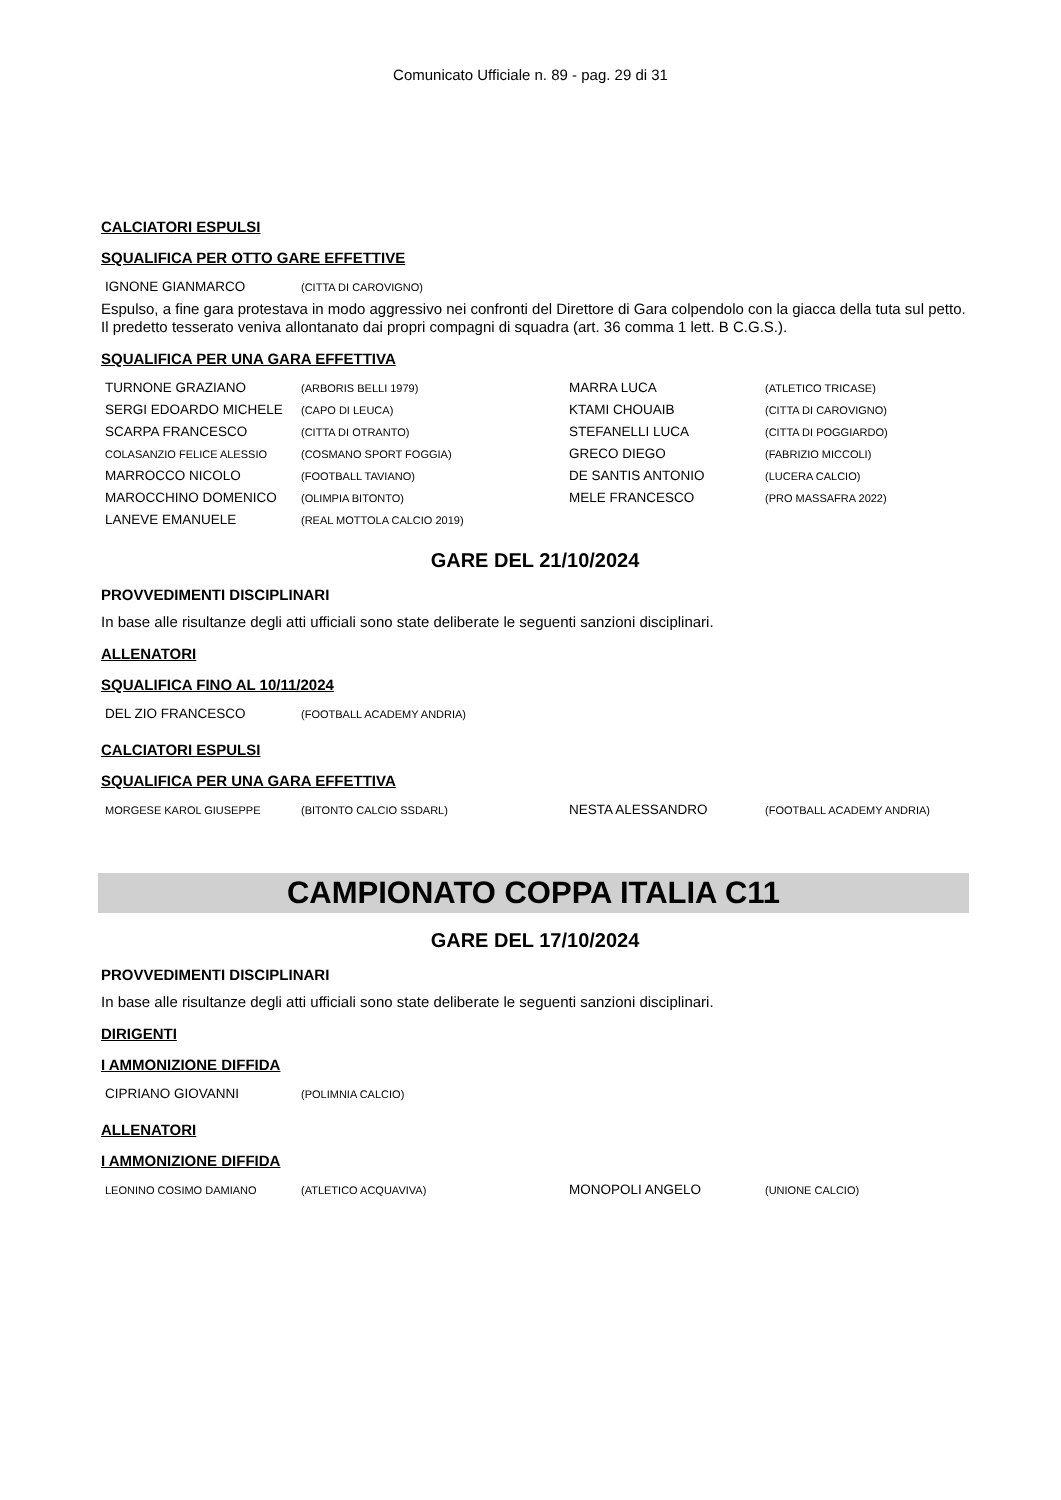Comunicato Ufficiale n. 89 - pag. 29 di 31
CALCIATORI ESPULSI
SQUALIFICA PER OTTO GARE EFFETTIVE
| IGNONE GIANMARCO | (CITTA DI CAROVIGNO) |
Espulso, a fine gara protestava in modo aggressivo nei confronti del Direttore di Gara colpendolo con la giacca della tuta sul petto. Il predetto tesserato veniva allontanato dai propri compagni di squadra (art. 36 comma 1 lett. B C.G.S.).
SQUALIFICA PER UNA GARA EFFETTIVA
| TURNONE GRAZIANO | (ARBORIS BELLI 1979) | MARRA LUCA | (ATLETICO TRICASE) |
| SERGI EDOARDO MICHELE | (CAPO DI LEUCA) | KTAMI CHOUAIB | (CITTA DI CAROVIGNO) |
| SCARPA FRANCESCO | (CITTA DI OTRANTO) | STEFANELLI LUCA | (CITTA DI POGGIARDO) |
| COLASANZIO FELICE ALESSIO | (COSMANO SPORT FOGGIA) | GRECO DIEGO | (FABRIZIO MICCOLI) |
| MARROCCO NICOLO | (FOOTBALL TAVIANO) | DE SANTIS ANTONIO | (LUCERA CALCIO) |
| MAROCCHINO DOMENICO | (OLIMPIA BITONTO) | MELE FRANCESCO | (PRO MASSAFRA 2022) |
| LANEVE EMANUELE | (REAL MOTTOLA CALCIO 2019) | | |
GARE DEL 21/10/2024
PROVVEDIMENTI DISCIPLINARI
In base alle risultanze degli atti ufficiali sono state deliberate le seguenti sanzioni disciplinari.
ALLENATORI
SQUALIFICA FINO AL 10/11/2024
| DEL ZIO FRANCESCO | (FOOTBALL ACADEMY ANDRIA) |
CALCIATORI ESPULSI
SQUALIFICA PER UNA GARA EFFETTIVA
| MORGESE KAROL GIUSEPPE | (BITONTO CALCIO SSDARL) | NESTA ALESSANDRO | (FOOTBALL ACADEMY ANDRIA) |
CAMPIONATO COPPA ITALIA C11
GARE DEL 17/10/2024
PROVVEDIMENTI DISCIPLINARI
In base alle risultanze degli atti ufficiali sono state deliberate le seguenti sanzioni disciplinari.
DIRIGENTI
I AMMONIZIONE DIFFIDA
| CIPRIANO GIOVANNI | (POLIMNIA CALCIO) |
ALLENATORI
I AMMONIZIONE DIFFIDA
| LEONINO COSIMO DAMIANO | (ATLETICO ACQUAVIVA) | MONOPOLI ANGELO | (UNIONE CALCIO) |